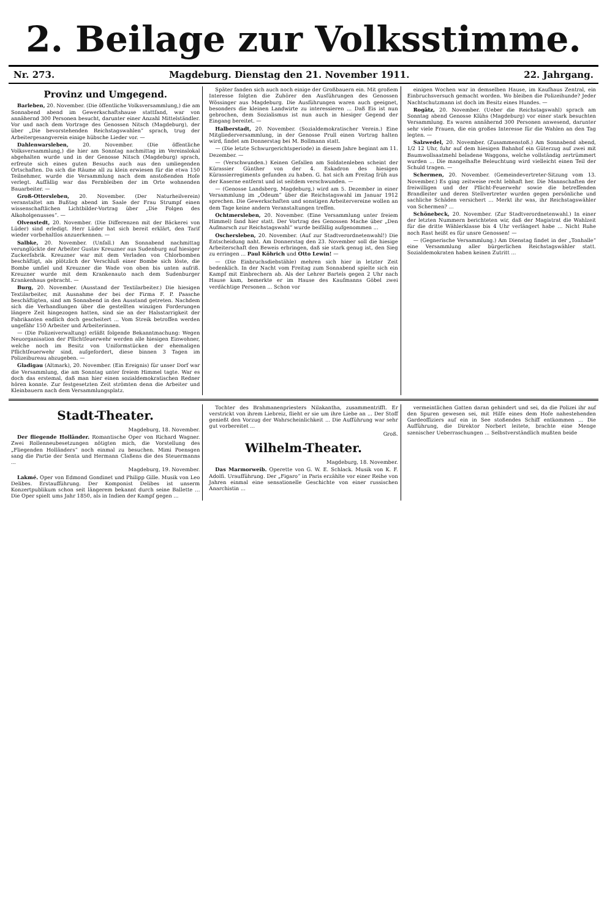2. Beilage zur Volksstimme.
Nr. 273. Magdeburg. Dienstag den 21. November 1911. 22. Jahrgang.
Provinz und Umgegend.
Barleben, 20. November. (Die öffentliche Volksversammlung,) die am Sonnabend abend im Gewerkschaftshause stattfand, war von annähernd 300 Personen besucht, darunter einer Anzahl Mittelständler. Vor und nach dem Vortrage des Genossen Nitsch (Magdeburg), der über „Die bevorstehenden Reichstagswahlen“ sprach, trug der Arbeitergesangverein einige hübsche Lieder vor. —
Dahlenwarsleben, 20. November. (Die öffentliche Volksversammlung,) die hier am Sonntag nachmittag im Vereinslokal abgehalten wurde und in der Genosse Nitsch (Magdeburg) sprach, erfreute sich eines guten Besuchs auch aus den umliegenden Ortschaften. Da sich die Räume all zu klein erwiesen für die etwa 150 Teilnehmer, wurde die Versammlung nach dem anstoßenden Hofe verlegt. Auffällig war das Fernbleiben der im Orte wohnenden Bauarbeiter. —
Groß-Ottersleben, 20. November. (Der Naturheilverein) veranstaltet am Bußtag abend im Saale der Frau Strumpf einen wissenschaftlichen Lichtbilder-Vortrag über „Die Folgen des Alkoholgenusses“. —
Olvenstedt, 20. November. (Die Differenzen mit der Bäckerei von Lüder) sind erledigt. Herr Lüder hat sich bereit erklärt, den Tarif wieder vorbehaltlos anzuerkennen. —
Salbke, 20. November. (Unfall.) Am Sonnabend nachmittag verunglückte der Arbeiter Gustav Kreuzner aus Sudenburg auf hiesiger Zuckerfabrik. Kreuzner war mit dem Verladen von Chlorbomben beschäftigt, als plötzlich der Verschluß einer Bombe sich löste, die Bombe umfiel und Kreuzner die Wade von oben bis unten aufriß. Kreuzner wurde mit dem Krankenauto nach dem Sudenburger Krankenhaus gebracht. —
Burg, 20. November. (Ausstand der Textilarbeiter.) Die hiesigen Textilarbeiter, mit Ausnahme der bei der Firma F. P. Paasche beschäftigten, sind am Sonnabend in den Ausstand getreten. Nachdem sich die Verhandlungen über die gestellten winzigen Forderungen längere Zeit hingezogen hatten, sind sie an der Halsstarrigkeit der Fabrikanten endlich doch gescheitert ... Vom Streik betroffen werden ungefähr 150 Arbeiter und Arbeiterinnen.
— (Die Polizeiverwaltung) erläßt folgende Bekanntmachung: Wegen Neuorganisation der Pflichtfeuerwehr werden alle hiesigen Einwohner, welche noch im Besitz von Uniformstücken der ehemaligen Pflichtfeuerwehr sind, aufgefordert, diese binnen 3 Tagen im Polizeibureau abzugeben. —
Gladigau (Altmark), 20. November. (Ein Ereignis) für unser Dorf war die Versammlung, die am Sonntag unter freiem Himmel tagte. War es doch das erstemal, daß man hier einen sozialdemokratischen Redner hören konnte. Zur festgesetzten Zeit strömten denn die Arbeiter und Kleinbauern nach dem Versammlungsplatz.
Später fanden sich auch noch einige der Großbauern ein. Mit großem Interesse folgten die Zuhörer den Ausführungen des Genossen Wössinger aus Magdeburg. Die Ausführungen waren auch geeignet, besonders die kleinen Landwirte zu interessieren ... Daß Eis ist nun gebrochen, dem Sozialismus ist nun auch in hiesiger Gegend der Eingang bereitet. —
Halberstadt, 20. November. (Sozialdemokratischer Verein.) Eine Mitgliederversammlung, in der Genosse Prull einen Vortrag halten wird, findet am Donnerstag bei M. Bollmann statt.
— (Die letzte Schwurgerichtsperiode) in diesem Jahre beginnt am 11. Dezember. —
— (Verschwunden.) Keinen Gefallen am Soldatenleben scheint der Kürassier Günther von der 4. Eskadron des hiesigen Kürassierregiments gefunden zu haben. G. hat sich am Freitag früh aus der Kaserne entfernt und ist seitdem verschwunden. —
— (Genosse Landsberg, Magdeburg,) wird am 5. Dezember in einer Versammlung im „Odeum“ über die Reichstagswahl im Januar 1912 sprechen. Die Gewerkschaften und sonstigen Arbeitervereine wollen an dem Tage keine andern Veranstaltungen treffen.
Ochtmersleben, 20. November. (Eine Versammlung unter freiem Himmel) fand hier statt. Der Vortrag des Genossen Mache über „Den Aufmarsch zur Reichstagswahl“ wurde beifällig aufgenommen ...
Oschersleben, 20. November. (Auf zur Stadtverordnetenwahl!) Die Entscheidung naht. Am Donnerstag den 23. November soll die hiesige Arbeiterschaft den Beweis erbringen, daß sie stark genug ist, den Sieg zu erringen ... Paul Köhrich und Otto Lewin! —
— (Die Einbruchsdiebstähle) mehren sich hier in letzter Zeit bedenklich. In der Nacht vom Freitag zum Sonnabend spielte sich ein Kampf mit Einbrechern ab. Als der Lehrer Bartels gegen 2 Uhr nach Hause kam, bemerkte er im Hause des Kaufmanns Göbel zwei verdächtige Personen ... Schon vor
einigen Wochen war in demselben Hause, im Kaufhaus Zentral, ein Einbruchsversuch gemacht worden. Wo bleiben die Polizeihunde? Jeder Nachtschutzmann ist doch im Besitz eines Hundes. —
Rogätz, 20. November. (Ueber die Reichstagswahl) sprach am Sonntag abend Genosse Klühs (Magdeburg) vor einer stark besuchten Versammlung. Es waren annähernd 300 Personen anwesend, darunter sehr viele Frauen, die ein großes Interesse für die Wahlen an den Tag legten. —
Salzwedel, 20. November. (Zusammenstoß.) Am Sonnabend abend, 1/2 12 Uhr, fuhr auf dem hiesigen Bahnhof ein Güterzug auf zwei mit Baumwollsaatmehl beladene Waggons, welche vollständig zertrümmert wurden ... Die mangelhafte Beleuchtung wird vielleicht einen Teil der Schuld tragen. —
Schermen, 20. November. (Gemeindevertreter-Sitzung vom 13. November.) Es ging zeitweise recht lebhaft her. Die Mannschaften der freiwilligen und der Pflicht-Feuerwehr sowie die betreffenden Brandleiter und deren Stellvertreter wurden gegen persönliche und sachliche Schäden versichert ... Merkt ihr was, ihr Reichstagswähler von Schermen? ...
Schönebeck, 20. November. (Zur Stadtverordnetenwahl.) In einer der letzten Nummern berichteten wir, daß der Magistrat die Wahlzeit für die dritte Wählerklasse bis 4 Uhr verlängert habe ... Nicht Ruhe noch Rast heißt es für unsre Genossen! —
— (Gegnerische Versammlung.) Am Dienstag findet in der „Tonhalle“ eine Versammlung aller bürgerlichen Reichstagswähler statt. Sozialdemokraten haben keinen Zutritt ...
Stadt-Theater.
Magdeburg, 18. November.
Der fliegende Holländer. Romantische Oper von Richard Wagner. Zwei Rollenneubesetzungen nötigten mich, die Vorstellung des „Fliegenden Holländers“ noch einmal zu besuchen. Mimi Poensgen sang die Partie der Senta und Hermann Claßens die des Steuermanns ...
Magdeburg, 19. November.
Lakmé. Oper von Edmond Gondinet und Philipp Gille. Musik von Leo Delibes. Erstaufführung. Der Komponist Delibes ist unserm Konzertpublikum schon seit längerem bekannt durch seine Ballette ... Die Oper spielt ums Jahr 1850, als in Indien der Kampf gegen ...
Tochter des Brahmanenpriesters Nilakantha, zusammentrifft. Er verstrickt von ihrem Liebreiz, flieht er sie um ihre Liebe an ... Der Stoff genießt den Vorzug der Wahrscheinlichkeit ... Die Aufführung war sehr gut vorbereitet ...
Groß.
Wilhelm-Theater.
Magdeburg, 18. November.
Das Marmorweib. Operette von G. W. E. Schlack. Musik von K. F. Adolfi. Uraufführung. Der „Figaro“ in Paris erzählte vor einer Reihe von Jahren einmal eine sensationelle Geschichte von einer russischen Anarchistin ...
vermeintlichen Gatten daran gehindert und sei, da die Polizei ihr auf den Spuren gewesen sei, mit Hilfe eines dem Hofe nahestehenden Gardeoffiziers auf ein in See stoßendes Schiff entkommen ... Die Aufführung, die Direktor Norbert leitete, brachte eine Menge szenischer Ueberraschungen ... Selbstverständlich mußten beide